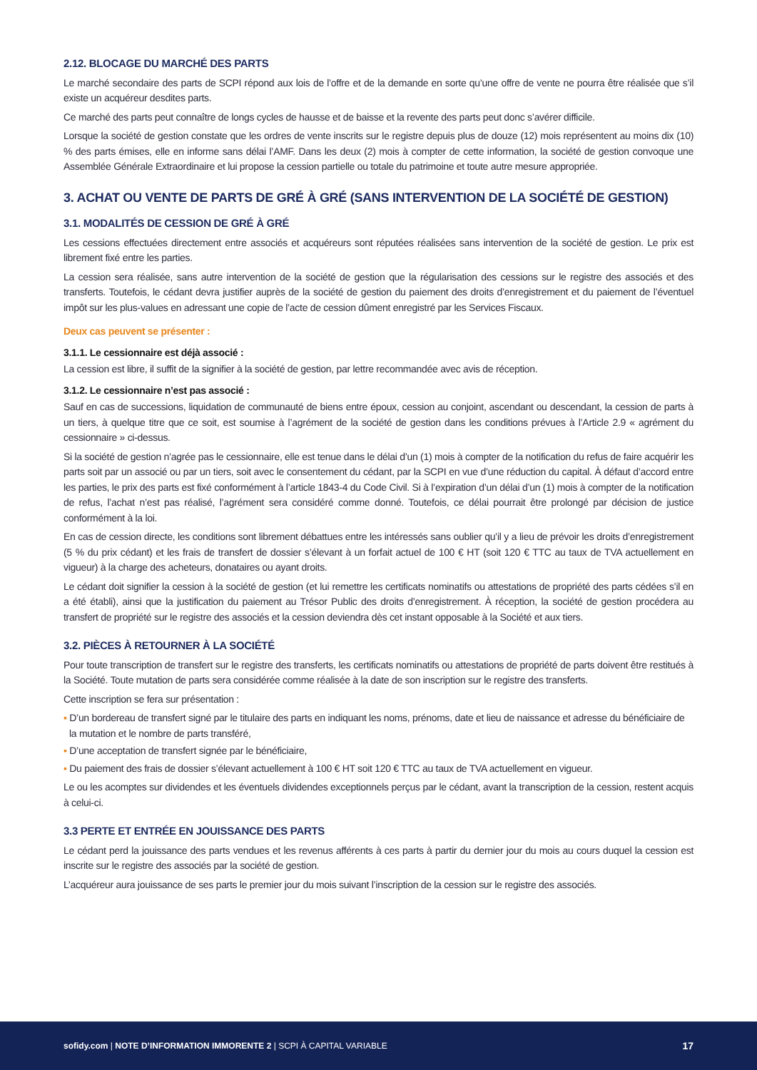2.12. BLOCAGE DU MARCHÉ DES PARTS
Le marché secondaire des parts de SCPI répond aux lois de l’offre et de la demande en sorte qu’une offre de vente ne pourra être réalisée que s’il existe un acquéreur desdites parts.
Ce marché des parts peut connaître de longs cycles de hausse et de baisse et la revente des parts peut donc s’avérer difficile.
Lorsque la société de gestion constate que les ordres de vente inscrits sur le registre depuis plus de douze (12) mois représentent au moins dix (10) % des parts émises, elle en informe sans délai l’AMF. Dans les deux (2) mois à compter de cette information, la société de gestion convoque une Assemblée Générale Extraordinaire et lui propose la cession partielle ou totale du patrimoine et toute autre mesure appropriée.
3. ACHAT OU VENTE DE PARTS DE GRÉ À GRÉ (SANS INTERVENTION DE LA SOCIÉTÉ DE GESTION)
3.1. MODALITÉS DE CESSION DE GRÉ À GRÉ
Les cessions effectuées directement entre associés et acquéreurs sont réputées réalisées sans intervention de la société de gestion. Le prix est librement fixé entre les parties.
La cession sera réalisée, sans autre intervention de la société de gestion que la régularisation des cessions sur le registre des associés et des transferts. Toutefois, le cédant devra justifier auprès de la société de gestion du paiement des droits d’enregistrement et du paiement de l’éventuel impôt sur les plus-values en adressant une copie de l’acte de cession dûment enregistré par les Services Fiscaux.
Deux cas peuvent se présenter :
3.1.1. Le cessionnaire est déjà associé :
La cession est libre, il suffit de la signifier à la société de gestion, par lettre recommandée avec avis de réception.
3.1.2. Le cessionnaire n’est pas associé :
Sauf en cas de successions, liquidation de communauté de biens entre époux, cession au conjoint, ascendant ou descendant, la cession de parts à un tiers, à quelque titre que ce soit, est soumise à l’agrément de la société de gestion dans les conditions prévues à l’Article 2.9 « agrément du cessionnaire » ci-dessus.
Si la société de gestion n’agrée pas le cessionnaire, elle est tenue dans le délai d’un (1) mois à compter de la notification du refus de faire acquérir les parts soit par un associé ou par un tiers, soit avec le consentement du cédant, par la SCPI en vue d’une réduction du capital. À défaut d’accord entre les parties, le prix des parts est fixé conformément à l’article 1843-4 du Code Civil. Si à l’expiration d’un délai d’un (1) mois à compter de la notification de refus, l’achat n’est pas réalisé, l’agrément sera considéré comme donné. Toutefois, ce délai pourrait être prolongé par décision de justice conformément à la loi.
En cas de cession directe, les conditions sont librement débattues entre les intéressés sans oublier qu’il y a lieu de prévoir les droits d’enregistrement (5 % du prix cédant) et les frais de transfert de dossier s’élevant à un forfait actuel de 100 € HT (soit 120 € TTC au taux de TVA actuellement en vigueur) à la charge des acheteurs, donataires ou ayant droits.
Le cédant doit signifier la cession à la société de gestion (et lui remettre les certificats nominatifs ou attestations de propriété des parts cédées s’il en a été établi), ainsi que la justification du paiement au Trésor Public des droits d’enregistrement. À réception, la société de gestion procédera au transfert de propriété sur le registre des associés et la cession deviendra dès cet instant opposable à la Société et aux tiers.
3.2. PIÈCES À RETOURNER À LA SOCIÉTÉ
Pour toute transcription de transfert sur le registre des transferts, les certificats nominatifs ou attestations de propriété de parts doivent être restitués à la Société. Toute mutation de parts sera considérée comme réalisée à la date de son inscription sur le registre des transferts.
Cette inscription se fera sur présentation :
▪ D’un bordereau de transfert signé par le titulaire des parts en indiquant les noms, prénoms, date et lieu de naissance et adresse du bénéficiaire de la mutation et le nombre de parts transféré,
▪ D’une acceptation de transfert signée par le bénéficiaire,
▪ Du paiement des frais de dossier s’élevant actuellement à 100 € HT soit 120 € TTC au taux de TVA actuellement en vigueur.
Le ou les acomptes sur dividendes et les éventuels dividendes exceptionnels perçus par le cédant, avant la transcription de la cession, restent acquis à celui-ci.
3.3 PERTE ET ENTRÉE EN JOUISSANCE DES PARTS
Le cédant perd la jouissance des parts vendues et les revenus afférents à ces parts à partir du dernier jour du mois au cours duquel la cession est inscrite sur le registre des associés par la société de gestion.
L’acquéreur aura jouissance de ses parts le premier jour du mois suivant l’inscription de la cession sur le registre des associés.
sofidy.com | NOTE D’INFORMATION IMMORENTE 2 | SCPI À CAPITAL VARIABLE
17